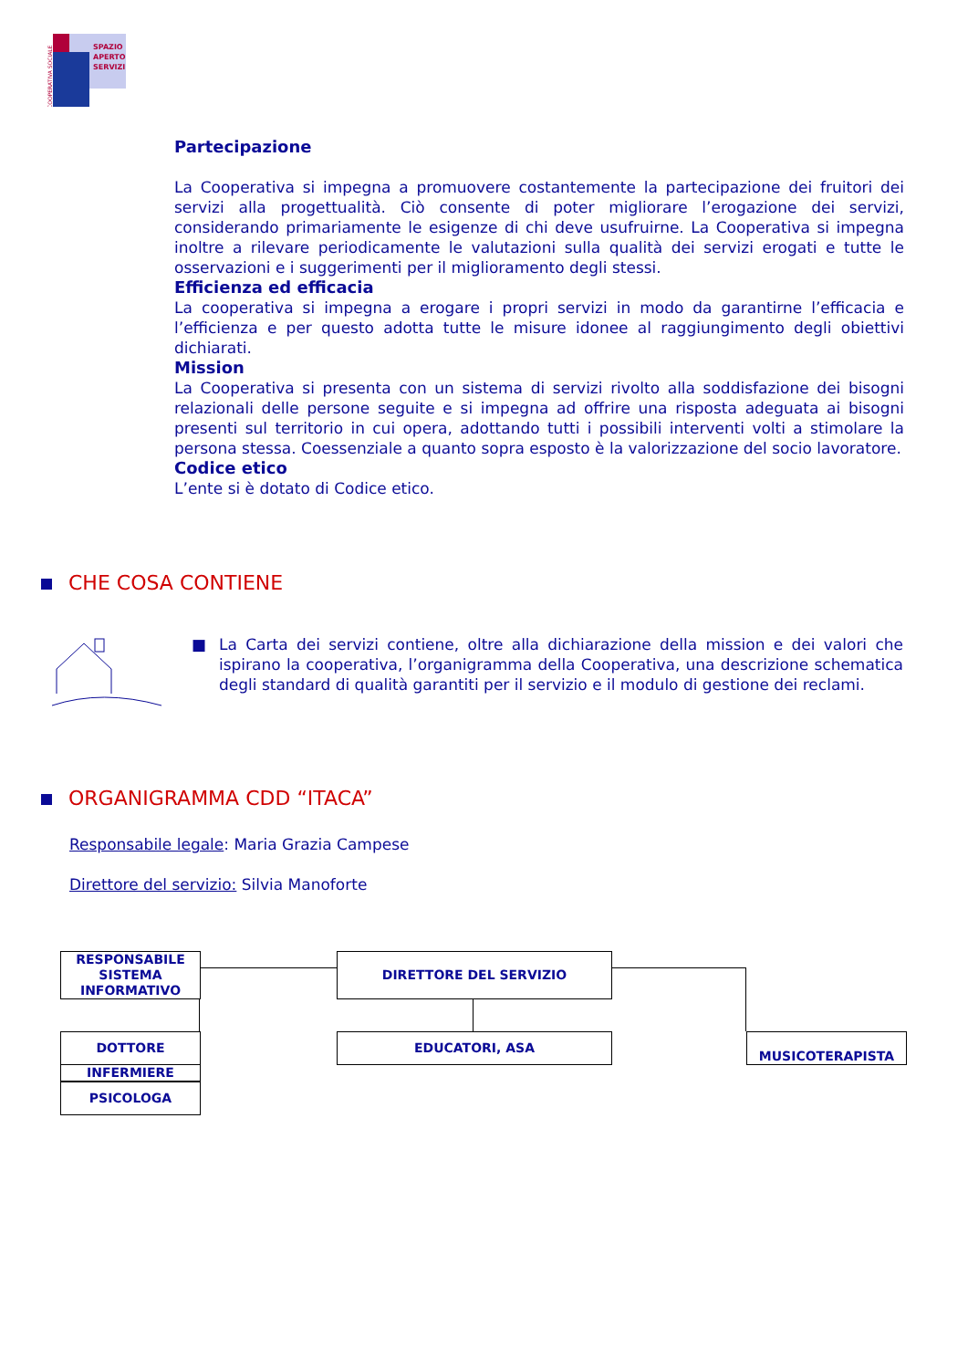COOPERATIVA SOCIALE
SPAZIO
APERTO
SERVIZI
Partecipazione
La Cooperativa si impegna a promuovere costantemente la partecipazione dei fruitori dei servizi alla progettualità. Ciò consente di poter migliorare l’erogazione dei servizi, considerando primariamente le esigenze di chi deve usufruirne. La Cooperativa si impegna inoltre a rilevare periodicamente le valutazioni sulla qualità dei servizi erogati e tutte le osservazioni e i suggerimenti per il miglioramento degli stessi.
Efficienza ed efficacia
La cooperativa si impegna a erogare i propri servizi in modo da garantirne l’efficacia e l’efficienza e per questo adotta tutte le misure idonee al raggiungimento degli obiettivi dichiarati.
Mission
La Cooperativa si presenta con un sistema di servizi rivolto alla soddisfazione dei bisogni relazionali delle persone seguite e si impegna ad offrire una risposta adeguata ai bisogni presenti sul territorio in cui opera, adottando tutti i possibili interventi volti a stimolare la persona stessa. Coessenziale a quanto sopra esposto è la valorizzazione del socio lavoratore.
Codice etico
L’ente si è dotato di Codice etico.
CHE COSA CONTIENE
■ La Carta dei servizi contiene, oltre alla dichiarazione della mission e dei valori che ispirano la cooperativa, l’organigramma della Cooperativa, una descrizione schematica degli standard di qualità garantiti per il servizio e il modulo di gestione dei reclami.
ORGANIGRAMMA CDD “ITACA”
Responsabile legale: Maria Grazia Campese
Direttore del servizio: Silvia Manoforte
RESPONSABILE SISTEMA INFORMATIVO
DIRETTORE DEL SERVIZIO
DOTTORE
INFERMIERE
PSICOLOGA
EDUCATORI, ASA MUSICOTERAPISTA